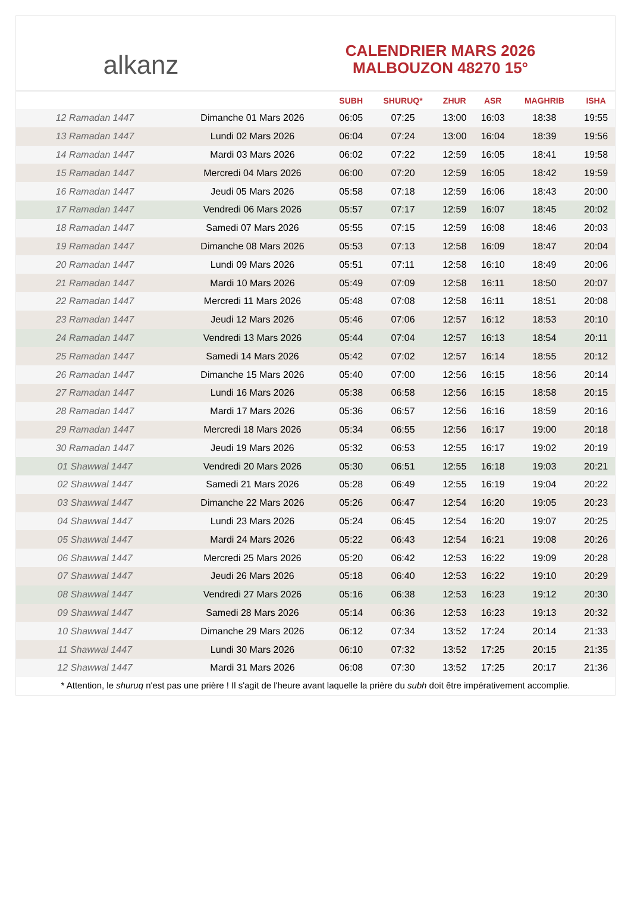alkanz
CALENDRIER MARS 2026
MALBOUZON 48270 15°
| | | SUBH | SHURUQ* | ZHUR | ASR | MAGHRIB | ISHA |
| --- | --- | --- | --- | --- | --- | --- | --- |
| 12 Ramadan 1447 | Dimanche 01 Mars 2026 | 06:05 | 07:25 | 13:00 | 16:03 | 18:38 | 19:55 |
| 13 Ramadan 1447 | Lundi 02 Mars 2026 | 06:04 | 07:24 | 13:00 | 16:04 | 18:39 | 19:56 |
| 14 Ramadan 1447 | Mardi 03 Mars 2026 | 06:02 | 07:22 | 12:59 | 16:05 | 18:41 | 19:58 |
| 15 Ramadan 1447 | Mercredi 04 Mars 2026 | 06:00 | 07:20 | 12:59 | 16:05 | 18:42 | 19:59 |
| 16 Ramadan 1447 | Jeudi 05 Mars 2026 | 05:58 | 07:18 | 12:59 | 16:06 | 18:43 | 20:00 |
| 17 Ramadan 1447 | Vendredi 06 Mars 2026 | 05:57 | 07:17 | 12:59 | 16:07 | 18:45 | 20:02 |
| 18 Ramadan 1447 | Samedi 07 Mars 2026 | 05:55 | 07:15 | 12:59 | 16:08 | 18:46 | 20:03 |
| 19 Ramadan 1447 | Dimanche 08 Mars 2026 | 05:53 | 07:13 | 12:58 | 16:09 | 18:47 | 20:04 |
| 20 Ramadan 1447 | Lundi 09 Mars 2026 | 05:51 | 07:11 | 12:58 | 16:10 | 18:49 | 20:06 |
| 21 Ramadan 1447 | Mardi 10 Mars 2026 | 05:49 | 07:09 | 12:58 | 16:11 | 18:50 | 20:07 |
| 22 Ramadan 1447 | Mercredi 11 Mars 2026 | 05:48 | 07:08 | 12:58 | 16:11 | 18:51 | 20:08 |
| 23 Ramadan 1447 | Jeudi 12 Mars 2026 | 05:46 | 07:06 | 12:57 | 16:12 | 18:53 | 20:10 |
| 24 Ramadan 1447 | Vendredi 13 Mars 2026 | 05:44 | 07:04 | 12:57 | 16:13 | 18:54 | 20:11 |
| 25 Ramadan 1447 | Samedi 14 Mars 2026 | 05:42 | 07:02 | 12:57 | 16:14 | 18:55 | 20:12 |
| 26 Ramadan 1447 | Dimanche 15 Mars 2026 | 05:40 | 07:00 | 12:56 | 16:15 | 18:56 | 20:14 |
| 27 Ramadan 1447 | Lundi 16 Mars 2026 | 05:38 | 06:58 | 12:56 | 16:15 | 18:58 | 20:15 |
| 28 Ramadan 1447 | Mardi 17 Mars 2026 | 05:36 | 06:57 | 12:56 | 16:16 | 18:59 | 20:16 |
| 29 Ramadan 1447 | Mercredi 18 Mars 2026 | 05:34 | 06:55 | 12:56 | 16:17 | 19:00 | 20:18 |
| 30 Ramadan 1447 | Jeudi 19 Mars 2026 | 05:32 | 06:53 | 12:55 | 16:17 | 19:02 | 20:19 |
| 01 Shawwal 1447 | Vendredi 20 Mars 2026 | 05:30 | 06:51 | 12:55 | 16:18 | 19:03 | 20:21 |
| 02 Shawwal 1447 | Samedi 21 Mars 2026 | 05:28 | 06:49 | 12:55 | 16:19 | 19:04 | 20:22 |
| 03 Shawwal 1447 | Dimanche 22 Mars 2026 | 05:26 | 06:47 | 12:54 | 16:20 | 19:05 | 20:23 |
| 04 Shawwal 1447 | Lundi 23 Mars 2026 | 05:24 | 06:45 | 12:54 | 16:20 | 19:07 | 20:25 |
| 05 Shawwal 1447 | Mardi 24 Mars 2026 | 05:22 | 06:43 | 12:54 | 16:21 | 19:08 | 20:26 |
| 06 Shawwal 1447 | Mercredi 25 Mars 2026 | 05:20 | 06:42 | 12:53 | 16:22 | 19:09 | 20:28 |
| 07 Shawwal 1447 | Jeudi 26 Mars 2026 | 05:18 | 06:40 | 12:53 | 16:22 | 19:10 | 20:29 |
| 08 Shawwal 1447 | Vendredi 27 Mars 2026 | 05:16 | 06:38 | 12:53 | 16:23 | 19:12 | 20:30 |
| 09 Shawwal 1447 | Samedi 28 Mars 2026 | 05:14 | 06:36 | 12:53 | 16:23 | 19:13 | 20:32 |
| 10 Shawwal 1447 | Dimanche 29 Mars 2026 | 06:12 | 07:34 | 13:52 | 17:24 | 20:14 | 21:33 |
| 11 Shawwal 1447 | Lundi 30 Mars 2026 | 06:10 | 07:32 | 13:52 | 17:25 | 20:15 | 21:35 |
| 12 Shawwal 1447 | Mardi 31 Mars 2026 | 06:08 | 07:30 | 13:52 | 17:25 | 20:17 | 21:36 |
* Attention, le shuruq n'est pas une prière ! Il s'agit de l'heure avant laquelle la prière du subh doit être impérativement accomplie.